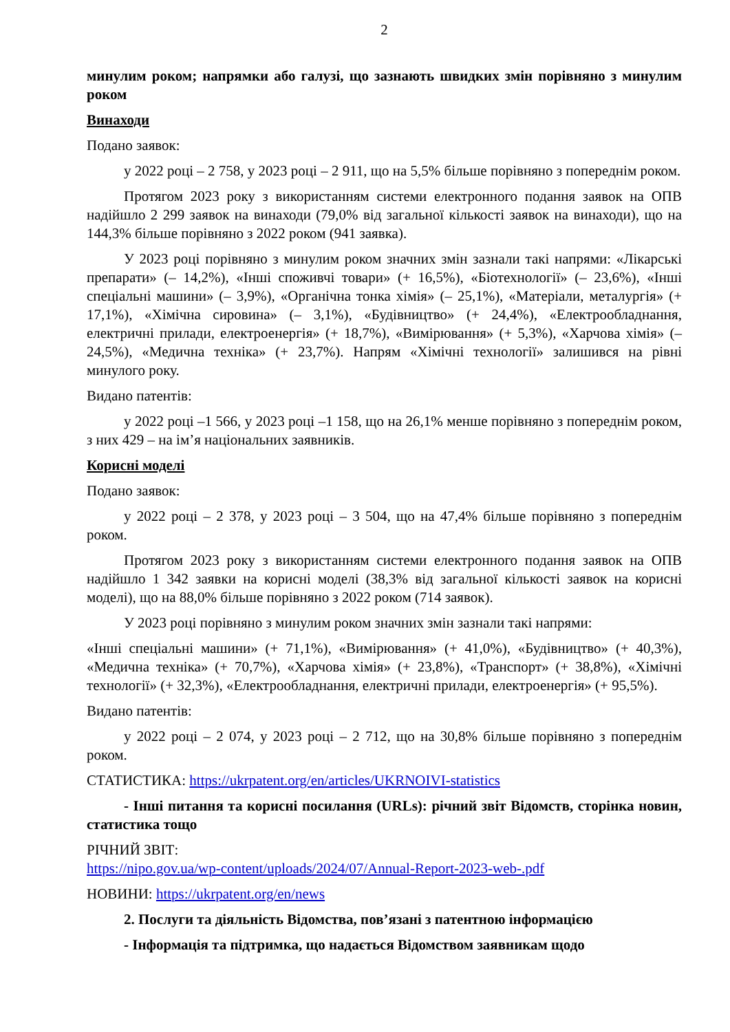2
минулим роком; напрямки або галузі, що зазнають швидких змін порівняно з минулим роком
Винаходи
Подано заявок:
у 2022 році – 2 758, у 2023 році – 2 911, що на 5,5% більше порівняно з попереднім роком.
Протягом 2023 року з використанням системи електронного подання заявок на ОПВ надійшло 2 299 заявок на винаходи (79,0% від загальної кількості заявок на винаходи), що на 144,3% більше порівняно з 2022 роком (941 заявка).
У 2023 році порівняно з минулим роком значних змін зазнали такі напрями: «Лікарські препарати» (– 14,2%), «Інші споживчі товари» (+ 16,5%), «Біотехнології» (– 23,6%), «Інші спеціальні машини» (– 3,9%), «Органічна тонка хімія» (– 25,1%), «Матеріали, металургія» (+ 17,1%), «Хімічна сировина» (– 3,1%), «Будівництво» (+ 24,4%), «Електрообладнання, електричні прилади, електроенергія» (+ 18,7%), «Вимірювання» (+ 5,3%), «Харчова хімія» (– 24,5%), «Медична техніка» (+ 23,7%). Напрям «Хімічні технології» залишився на рівні минулого року.
Видано патентів:
у 2022 році –1 566, у 2023 році –1 158, що на 26,1% менше порівняно з попереднім роком, з них 429 – на ім’я національних заявників.
Корисні моделі
Подано заявок:
у 2022 році – 2 378, у 2023 році – 3 504, що на 47,4% більше порівняно з попереднім роком.
Протягом 2023 року з використанням системи електронного подання заявок на ОПВ надійшло 1 342 заявки на корисні моделі (38,3% від загальної кількості заявок на корисні моделі), що на 88,0% більше порівняно з 2022 роком (714 заявок).
У 2023 році порівняно з минулим роком значних змін зазнали такі напрями:
«Інші спеціальні машини» (+ 71,1%), «Вимірювання» (+ 41,0%), «Будівництво» (+ 40,3%), «Медична техніка» (+ 70,7%), «Харчова хімія» (+ 23,8%), «Транспорт» (+ 38,8%), «Хімічні технології» (+ 32,3%), «Електрообладнання, електричні прилади, електроенергія» (+ 95,5%).
Видано патентів:
у 2022 році – 2 074, у 2023 році – 2 712, що на 30,8% більше порівняно з попереднім роком.
СТАТИСТИКА: https://ukrpatent.org/en/articles/UKRNOIVI-statistics
- Інші питання та корисні посилання (URLs): річний звіт Відомств, сторінка новин, статистика тощо
РІЧНИЙ ЗВІТ:
https://nipo.gov.ua/wp-content/uploads/2024/07/Annual-Report-2023-web-.pdf
НОВИНИ: https://ukrpatent.org/en/news
2. Послуги та діяльність Відомства, пов’язані з патентною інформацією
- Інформація та підтримка, що надається Відомством заявникам щодо